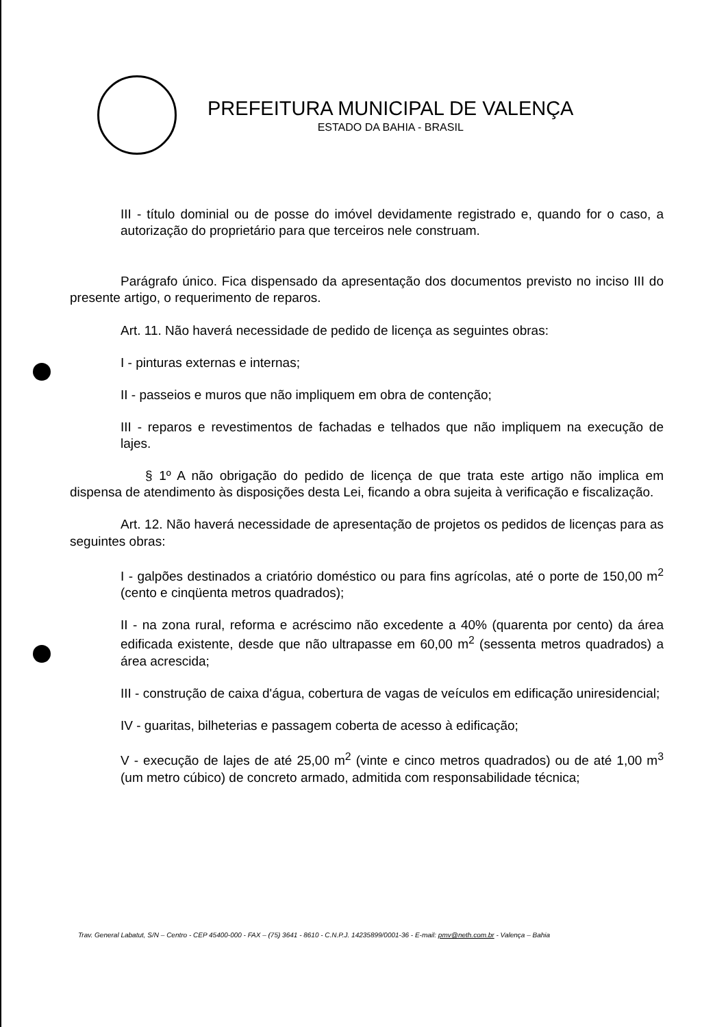PREFEITURA MUNICIPAL DE VALENÇA
ESTADO DA BAHIA - BRASIL
III - título dominial ou de posse do imóvel devidamente registrado e, quando for o caso, a autorização do proprietário para que terceiros nele construam.
Parágrafo único. Fica dispensado da apresentação dos documentos previsto no inciso III do presente artigo, o requerimento de reparos.
Art. 11. Não haverá necessidade de pedido de licença as seguintes obras:
I - pinturas externas e internas;
II - passeios e muros que não impliquem em obra de contenção;
III - reparos e revestimentos de fachadas e telhados que não impliquem na execução de lajes.
§ 1º A não obrigação do pedido de licença de que trata este artigo não implica em dispensa de atendimento às disposições desta Lei, ficando a obra sujeita à verificação e fiscalização.
Art. 12. Não haverá necessidade de apresentação de projetos os pedidos de licenças para as seguintes obras:
I - galpões destinados a criatório doméstico ou para fins agrícolas, até o porte de 150,00 m<sup>2</sup> (cento e cinqüenta metros quadrados);
II - na zona rural, reforma e acréscimo não excedente a 40% (quarenta por cento) da área edificada existente, desde que não ultrapasse em 60,00 m<sup>2</sup> (sessenta metros quadrados) a área acrescida;
III - construção de caixa d'água, cobertura de vagas de veículos em edificação uniresidencial;
IV - guaritas, bilheterias e passagem coberta de acesso à edificação;
V - execução de lajes de até 25,00 m<sup>2</sup> (vinte e cinco metros quadrados) ou de até 1,00 m<sup>3</sup> (um metro cúbico) de concreto armado, admitida com responsabilidade técnica;
Trav. General Labatut, S/N – Centro - CEP 45400-000 - FAX – (75) 3641 - 8610 - C.N.P.J. 14235899/0001-36 - E-mail: pmv@neth.com.br - Valença – Bahia